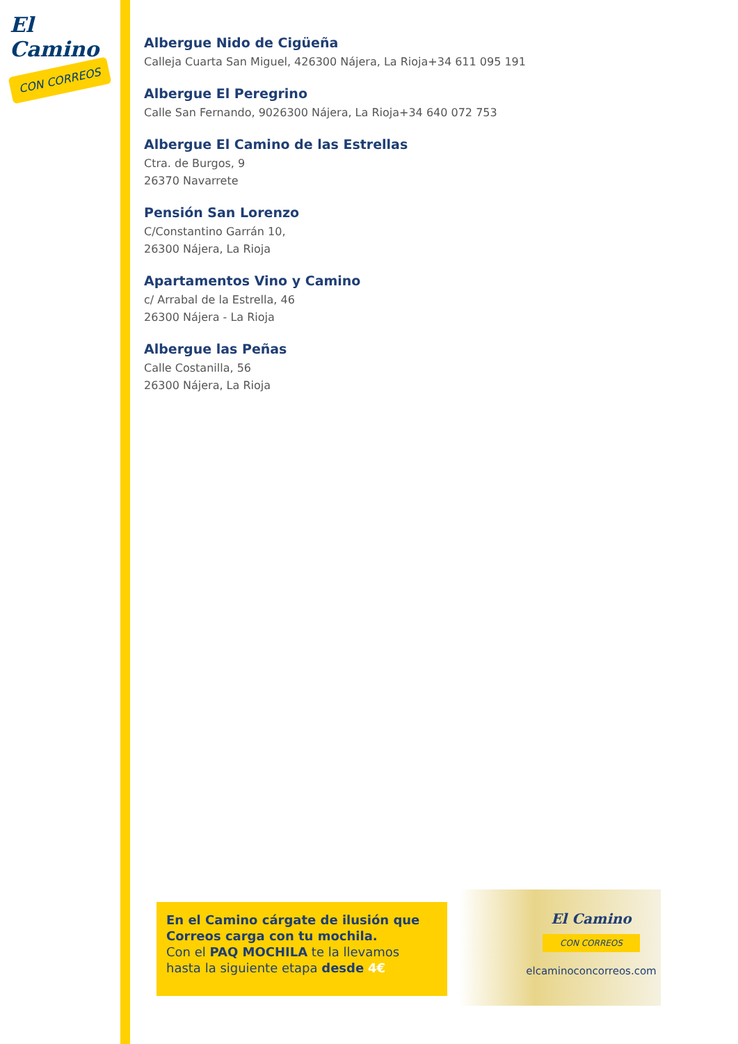El Camino
CON CORREOS
Albergue Nido de Cigüeña
Calleja Cuarta San Miguel, 426300 Nájera, La Rioja+34 611 095 191
Albergue El Peregrino
Calle San Fernando, 9026300 Nájera, La Rioja+34 640 072 753
Albergue El Camino de las Estrellas
Ctra. de Burgos, 9
26370 Navarrete
Pensión San Lorenzo
C/Constantino Garrán 10,
26300 Nájera, La Rioja
Apartamentos Vino y Camino
c/ Arrabal de la Estrella, 46
26300 Nájera - La Rioja
Albergue las Peñas
Calle Costanilla, 56
26300 Nájera, La Rioja
En el Camino cárgate de ilusión que Correos carga con tu mochila.
Con el PAQ MOCHILA te la llevamos hasta la siguiente etapa desde 4€
El Camino
CON CORREOS
elcaminoconcorreos.com